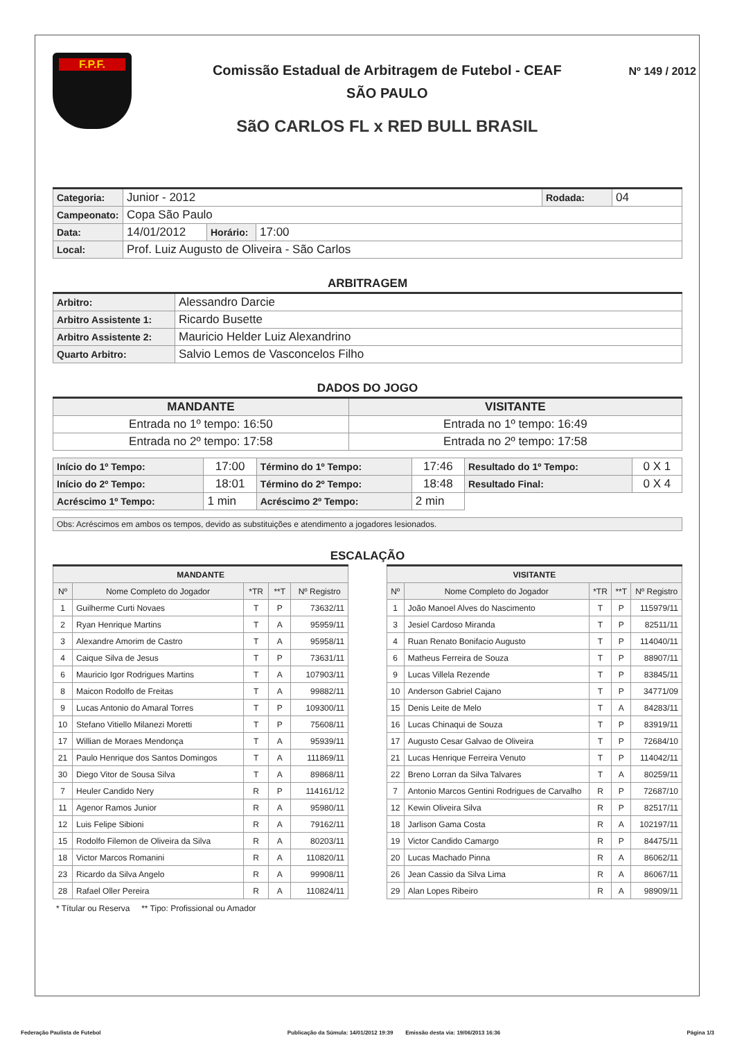F.P.F.
Comissão Estadual de Arbitragem de Futebol - CEAF
SÃO PAULO
SãO CARLOS FL x RED BULL BRASIL
Nº 149 / 2012
| Categoria: | Junior - 2012 | | | Rodada: | 04 |
| Campeonato: | Copa São Paulo | | | | |
| Data: | 14/01/2012 | Horário: | 17:00 | | |
| Local: | Prof. Luiz Augusto de Oliveira - São Carlos | | | | |
ARBITRAGEM
| Arbitro: | Alessandro Darcie |
| Arbitro Assistente 1: | Ricardo Busette |
| Arbitro Assistente 2: | Mauricio Helder Luiz Alexandrino |
| Quarto Arbitro: | Salvio Lemos de Vasconcelos Filho |
DADOS DO JOGO
| MANDANTE | VISITANTE |
| --- | --- |
| Entrada no 1º tempo: 16:50 | Entrada no 1º tempo: 16:49 |
| Entrada no 2º tempo: 17:58 | Entrada no 2º tempo: 17:58 |
| Início do 1º Tempo: | 17:00 | Término do 1º Tempo: | 17:46 | Resultado do 1º Tempo: | 0 X 1 |
| Início do 2º Tempo: | 18:01 | Término do 2º Tempo: | 18:48 | Resultado Final: | 0 X 4 |
| Acréscimo 1º Tempo: | 1 min | Acréscimo 2º Tempo: | 2 min | | |
| Obs: Acréscimos em ambos os tempos, devido as substituições e atendimento a jogadores lesionados. |
ESCALAÇÃO
| MANDANTE | | | | |
| --- | --- | --- | --- | --- |
| Nº | Nome Completo do Jogador | *TR | **T | Nº Registro |
| 1 | Guilherme Curti Novaes | T | P | 73632/11 |
| 2 | Ryan Henrique Martins | T | A | 95959/11 |
| 3 | Alexandre Amorim de Castro | T | A | 95958/11 |
| 4 | Caique Silva de Jesus | T | P | 73631/11 |
| 6 | Mauricio Igor Rodrigues Martins | T | A | 107903/11 |
| 8 | Maicon Rodolfo de Freitas | T | A | 99882/11 |
| 9 | Lucas Antonio do Amaral Torres | T | P | 109300/11 |
| 10 | Stefano Vitiello Milanezi Moretti | T | P | 75608/11 |
| 17 | Willian de Moraes Mendonça | T | A | 95939/11 |
| 21 | Paulo Henrique dos Santos Domingos | T | A | 111869/11 |
| 30 | Diego Vitor de Sousa Silva | T | A | 89868/11 |
| 7 | Heuler Candido Nery | R | P | 114161/12 |
| 11 | Agenor Ramos Junior | R | A | 95980/11 |
| 12 | Luis Felipe Sibioni | R | A | 79162/11 |
| 15 | Rodolfo Filemon de Oliveira da Silva | R | A | 80203/11 |
| 18 | Victor Marcos Romanini | R | A | 110820/11 |
| 23 | Ricardo da Silva Angelo | R | A | 99908/11 |
| 28 | Rafael Oller Pereira | R | A | 110824/11 |
| VISITANTE | | | | |
| --- | --- | --- | --- | --- |
| Nº | Nome Completo do Jogador | *TR | **T | Nº Registro |
| 1 | João Manoel Alves do Nascimento | T | P | 115979/11 |
| 3 | Jesiel Cardoso Miranda | T | P | 82511/11 |
| 4 | Ruan Renato Bonifacio Augusto | T | P | 114040/11 |
| 6 | Matheus Ferreira de Souza | T | P | 88907/11 |
| 9 | Lucas Villela Rezende | T | P | 83845/11 |
| 10 | Anderson Gabriel Cajano | T | P | 34771/09 |
| 15 | Denis Leite de Melo | T | A | 84283/11 |
| 16 | Lucas Chinaqui de Souza | T | P | 83919/11 |
| 17 | Augusto Cesar Galvao de Oliveira | T | P | 72684/10 |
| 21 | Lucas Henrique Ferreira Venuto | T | P | 114042/11 |
| 22 | Breno Lorran da Silva Talvares | T | A | 80259/11 |
| 7 | Antonio Marcos Gentini Rodrigues de Carvalho | R | P | 72687/10 |
| 12 | Kewin Oliveira Silva | R | P | 82517/11 |
| 18 | Jarlison Gama Costa | R | A | 102197/11 |
| 19 | Victor Candido Camargo | R | P | 84475/11 |
| 20 | Lucas Machado Pinna | R | A | 86062/11 |
| 26 | Jean Cassio da Silva Lima | R | A | 86067/11 |
| 29 | Alan Lopes Ribeiro | R | A | 98909/11 |
* Títular ou Reserva ** Tipo: Profissional ou Amador
Federação Paulista de Futebol Publicação da Súmula: 14/01/2012 19:39 Emissão desta via: 19/06/2013 16:36 Página 1/3